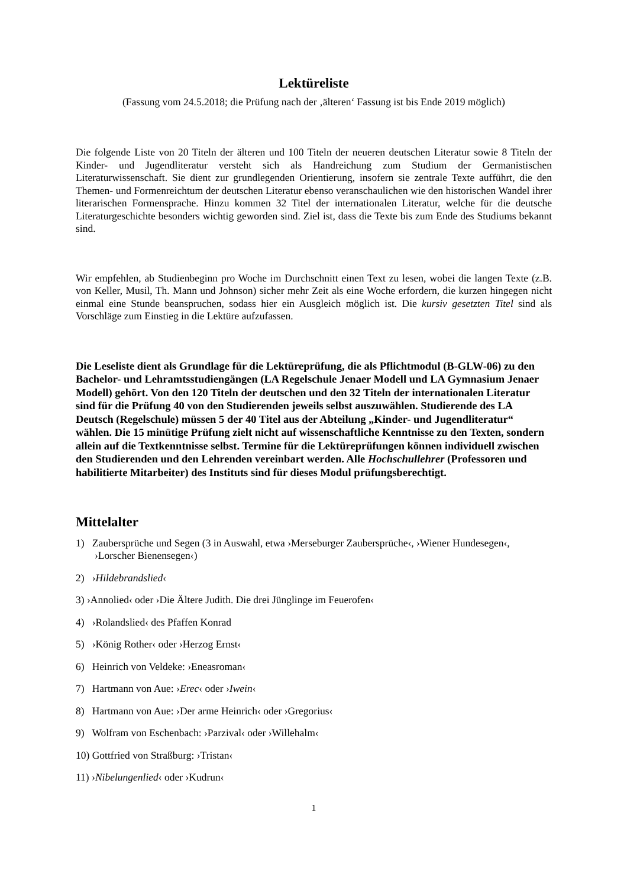Lektüreliste
(Fassung vom 24.5.2018; die Prüfung nach der ‚älteren‘ Fassung ist bis Ende 2019 möglich)
Die folgende Liste von 20 Titeln der älteren und 100 Titeln der neueren deutschen Literatur sowie 8 Titeln der Kinder- und Jugendliteratur versteht sich als Handreichung zum Studium der Germanistischen Literaturwissenschaft. Sie dient zur grundlegenden Orientierung, insofern sie zentrale Texte aufführt, die den Themen- und Formenreichtum der deutschen Literatur ebenso veranschaulichen wie den historischen Wandel ihrer literarischen Formensprache. Hinzu kommen 32 Titel der internationalen Literatur, welche für die deutsche Literaturgeschichte besonders wichtig geworden sind. Ziel ist, dass die Texte bis zum Ende des Studiums bekannt sind.
Wir empfehlen, ab Studienbeginn pro Woche im Durchschnitt einen Text zu lesen, wobei die langen Texte (z.B. von Keller, Musil, Th. Mann und Johnson) sicher mehr Zeit als eine Woche erfordern, die kurzen hingegen nicht einmal eine Stunde beanspruchen, sodass hier ein Ausgleich möglich ist. Die kursiv gesetzten Titel sind als Vorschläge zum Einstieg in die Lektüre aufzufassen.
Die Leseliste dient als Grundlage für die Lektüreprüfung, die als Pflichtmodul (B-GLW-06) zu den Bachelor- und Lehramtsstudiengängen (LA Regelschule Jenaer Modell und LA Gymnasium Jenaer Modell) gehört. Von den 120 Titeln der deutschen und den 32 Titeln der internationalen Literatur sind für die Prüfung 40 von den Studierenden jeweils selbst auszuwählen. Studierende des LA Deutsch (Regelschule) müssen 5 der 40 Titel aus der Abteilung „Kinder- und Jugendliteratur“ wählen. Die 15 minütige Prüfung zielt nicht auf wissenschaftliche Kenntnisse zu den Texten, sondern allein auf die Textkenntnisse selbst. Termine für die Lektüreprüfungen können individuell zwischen den Studierenden und den Lehrenden vereinbart werden. Alle Hochschullehrer (Professoren und habilitierte Mitarbeiter) des Instituts sind für dieses Modul prüfungsberechtigt.
Mittelalter
1) Zaubersprüche und Segen (3 in Auswahl, etwa ›Merseburger Zaubersprüche‹, ›Wiener Hundesegen‹, ›Lorscher Bienensegen‹)
2) ›Hildebrandslied‹
3) ›Annolied‹ oder ›Die Ältere Judith. Die drei Jünglinge im Feuerofen‹
4) ›Rolandslied‹ des Pfaffen Konrad
5) ›König Rother‹ oder ›Herzog Ernst‹
6) Heinrich von Veldeke: ›Eneasroman‹
7) Hartmann von Aue: ›Erec‹ oder ›Iwein‹
8) Hartmann von Aue: ›Der arme Heinrich‹ oder ›Gregorius‹
9) Wolfram von Eschenbach: ›Parzival‹ oder ›Willehalm‹
10) Gottfried von Straßburg: ›Tristan‹
11) ›Nibelungenlied‹ oder ›Kudrun‹
1